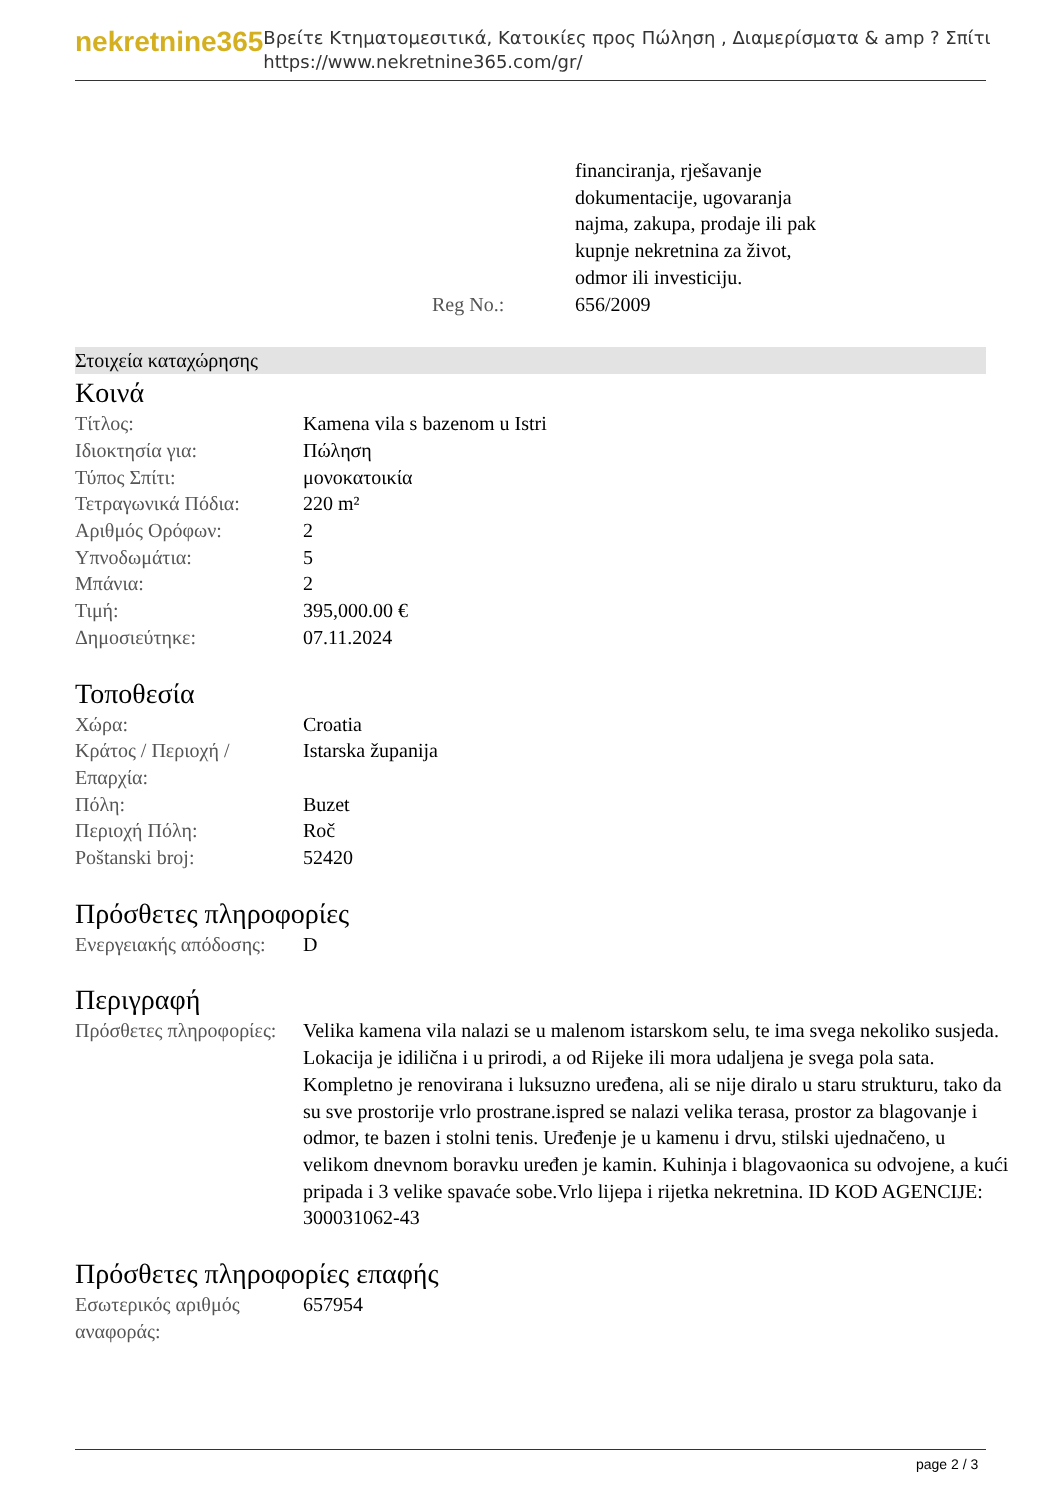nekretnine365
Βρείτε Κτηματομεσιτικά, Κατοικίες προς Πώληση , Διαμερίσματα & amp ? Σπίτι
https://www.nekretnine365.com/gr/
| | financiranja, rješavanje dokumentacije, ugovaranja najma, zakupa, prodaje ili pak kupnje nekretnina za život, odmor ili investiciju. |
| Reg No.: | 656/2009 |
Στοιχεία καταχώρησης
Κοινά
| Τίτλος: | Kamena vila s bazenom u Istri |
| Ιδιοκτησία για: | Πώληση |
| Τύπος Σπίτι: | μονοκατοικία |
| Τετραγωνικά Πόδια: | 220 m² |
| Αριθμός Ορόφων: | 2 |
| Υπνοδωμάτια: | 5 |
| Μπάνια: | 2 |
| Τιμή: | 395,000.00 € |
| Δημοσιεύτηκε: | 07.11.2024 |
Τοποθεσία
| Χώρα: | Croatia |
| Κράτος / Περιοχή / Επαρχία: | Istarska županija |
| Πόλη: | Buzet |
| Περιοχή Πόλη: | Roč |
| Poštanski broj: | 52420 |
Πρόσθετες πληροφορίες
| Ενεργειακής απόδοσης: | D |
Περιγραφή
| Πρόσθετες πληροφορίες: | Velika kamena vila nalazi se u malenom istarskom selu, te ima svega nekoliko susjeda. Lokacija je idilična i u prirodi, a od Rijeke ili mora udaljena je svega pola sata. Kompletno je renovirana i luksuzno uređena, ali se nije diralo u staru strukturu, tako da su sve prostorije vrlo prostrane.ispred se nalazi velika terasa, prostor za blagovanje i odmor, te bazen i stolni tenis. Uređenje je u kamenu i drvu, stilski ujednačeno, u velikom dnevnom boravku uređen je kamin. Kuhinja i blagovaonica su odvojene, a kući pripada i 3 velike spavaće sobe.Vrlo lijepa i rijetka nekretnina. ID KOD AGENCIJE: 300031062-43 |
Πρόσθετες πληροφορίες επαφής
| Εσωτερικός αριθμός αναφοράς: | 657954 |
page 2 / 3